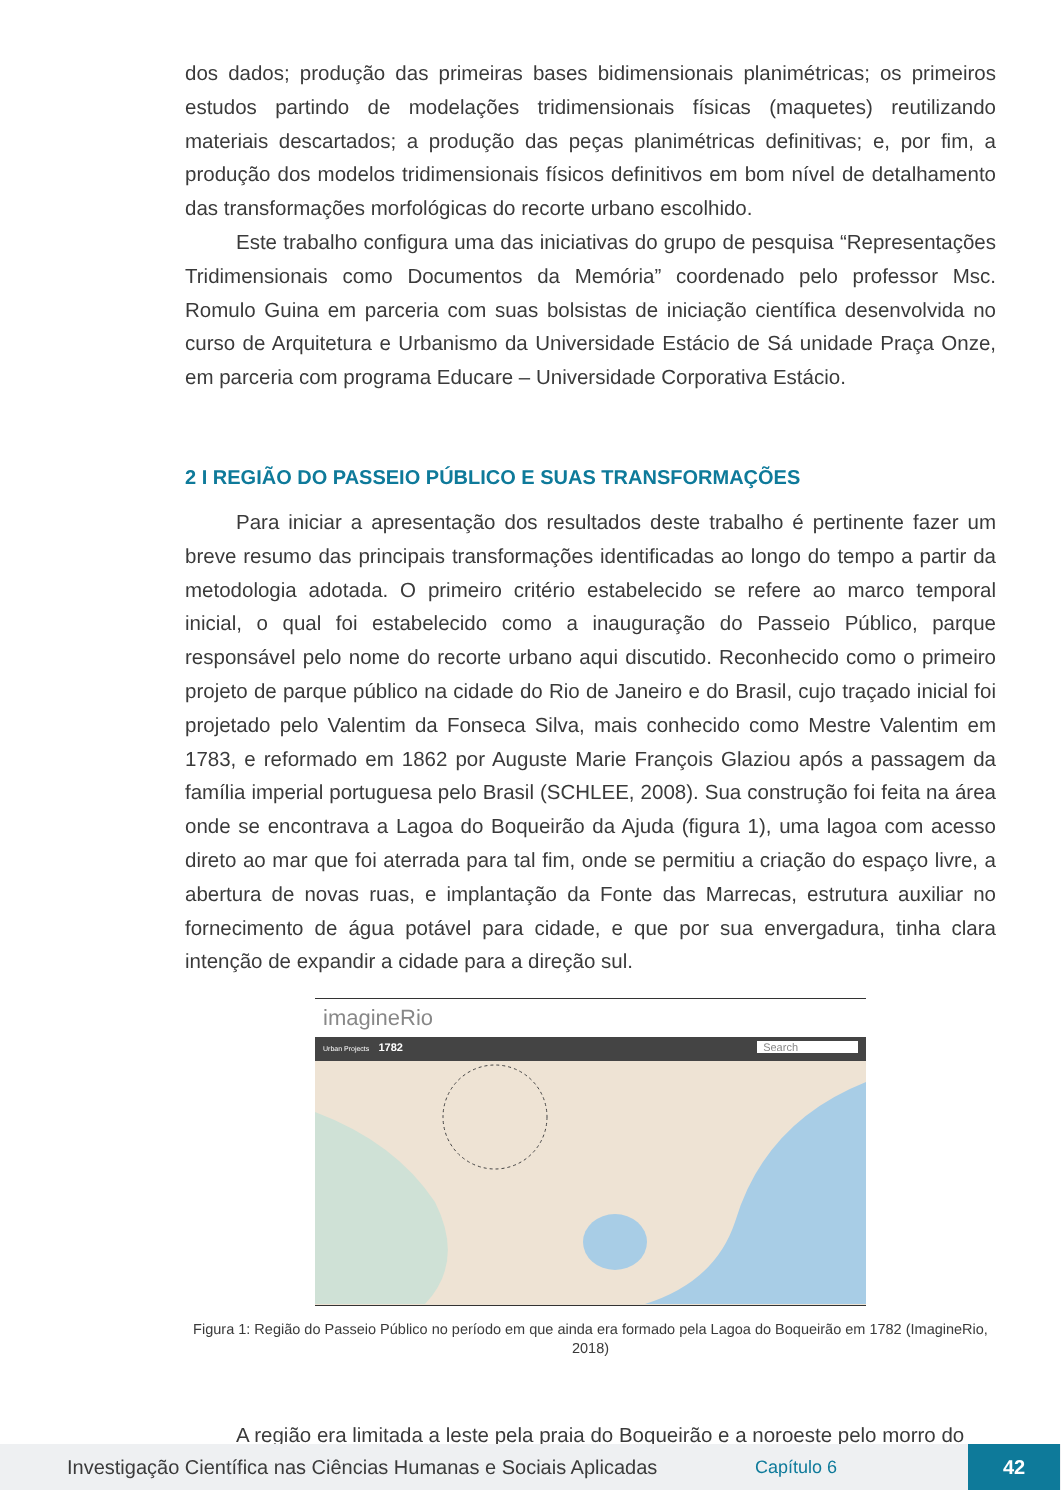dos dados; produção das primeiras bases bidimensionais planimétricas; os primeiros estudos partindo de modelações tridimensionais físicas (maquetes) reutilizando materiais descartados; a produção das peças planimétricas definitivas; e, por fim, a produção dos modelos tridimensionais físicos definitivos em bom nível de detalhamento das transformações morfológicas do recorte urbano escolhido.
Este trabalho configura uma das iniciativas do grupo de pesquisa “Representações Tridimensionais como Documentos da Memória” coordenado pelo professor Msc. Romulo Guina em parceria com suas bolsistas de iniciação científica desenvolvida no curso de Arquitetura e Urbanismo da Universidade Estácio de Sá unidade Praça Onze, em parceria com programa Educare – Universidade Corporativa Estácio.
2 I REGIÃO DO PASSEIO PÚBLICO E SUAS TRANSFORMAÇÕES
Para iniciar a apresentação dos resultados deste trabalho é pertinente fazer um breve resumo das principais transformações identificadas ao longo do tempo a partir da metodologia adotada. O primeiro critério estabelecido se refere ao marco temporal inicial, o qual foi estabelecido como a inauguração do Passeio Público, parque responsável pelo nome do recorte urbano aqui discutido. Reconhecido como o primeiro projeto de parque público na cidade do Rio de Janeiro e do Brasil, cujo traçado inicial foi projetado pelo Valentim da Fonseca Silva, mais conhecido como Mestre Valentim em 1783, e reformado em 1862 por Auguste Marie François Glaziou após a passagem da família imperial portuguesa pelo Brasil (SCHLEE, 2008). Sua construção foi feita na área onde se encontrava a Lagoa do Boqueirão da Ajuda (figura 1), uma lagoa com acesso direto ao mar que foi aterrada para tal fim, onde se permitiu a criação do espaço livre, a abertura de novas ruas, e implantação da Fonte das Marrecas, estrutura auxiliar no fornecimento de água potável para cidade, e que por sua envergadura, tinha clara intenção de expandir a cidade para a direção sul.
imagineRio
Urban Projects 1782 Search
Figura 1: Região do Passeio Público no período em que ainda era formado pela Lagoa do Boqueirão em 1782 (ImagineRio, 2018)
A região era limitada a leste pela praia do Boqueirão e a noroeste pelo morro do
Investigação Científica nas Ciências Humanas e Sociais Aplicadas
Capítulo 6
42